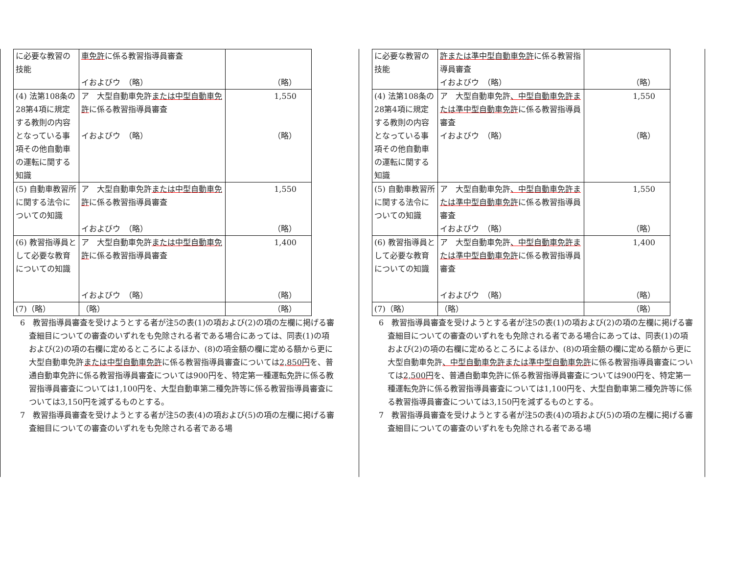| に必要な教習の技能 | 車免許 に係る教習指導員審査 イおよびウ （略） | （略） |
| (4) 法第108条の28第4項に規定する教則の内容となっている事項その他自動車の運転に関する知識 | ア 大型自動車免許 または中型自動車免許 に係る教習指導員審査 イおよびウ （略） | 1,550 （略） |
| (5) 自動車教習所に関する法令についての知識 | ア 大型自動車免許 または中型自動車免許 に係る教習指導員審査 イおよびウ （略） | 1,550 （略） |
| (6) 教習指導員として必要な教育についての知識 | ア 大型自動車免許 または中型自動車免許 に係る教習指導員審査 イおよびウ （略） | 1,400 （略） |
| (7)（略） | （略） | （略） |
6　教習指導員審査を受けようとする者が注5の表(1)の項および(2)の項の左欄に掲げる審査細目についての審査のいずれをも免除される者である場合にあっては、同表(1)の項および(2)の項の右欄に定めるところによるほか、(8)の項金額の欄に定める額から更に大型自動車免許または中型自動車免許に係る教習指導員審査については2,850円を、普通自動車免許に係る教習指導員審査については900円を、特定第一種運転免許に係る教習指導員審査については1,100円を、大型自動車第二種免許等に係る教習指導員審査については3,150円を減ずるものとする。
7　教習指導員審査を受けようとする者が注5の表(4)の項および(5)の項の左欄に掲げる審査細目についての審査のいずれをも免除される者である場
| に必要な教習の技能 | 許または準中型自動車免許 に係る教習指導員審査 イおよびウ （略） | （略） |
| (4) 法第108条の28第4項に規定する教則の内容となっている事項その他自動車の運転に関する知識 | ア 大型自動車免許 、中型自動車免許または準中型自動車免許 に係る教習指導員審査 イおよびウ （略） | 1,550 （略） |
| (5) 自動車教習所に関する法令についての知識 | ア 大型自動車免許 、中型自動車免許または準中型自動車免許 に係る教習指導員審査 イおよびウ （略） | 1,550 （略） |
| (6) 教習指導員として必要な教育についての知識 | ア 大型自動車免許 、中型自動車免許または準中型自動車免許 に係る教習指導員審査 イおよびウ （略） | 1,400 （略） |
| (7)（略） | （略） | （略） |
6　教習指導員審査を受けようとする者が注5の表(1)の項および(2)の項の左欄に掲げる審査細目についての審査のいずれをも免除される者である場合にあっては、同表(1)の項および(2)の項の右欄に定めるところによるほか、(8)の項金額の欄に定める額から更に大型自動車免許、中型自動車免許または準中型自動車免許に係る教習指導員審査については2,500円を、普通自動車免許に係る教習指導員審査については900円を、特定第一種運転免許に係る教習指導員審査については1,100円を、大型自動車第二種免許等に係る教習指導員審査については3,150円を減ずるものとする。
7　教習指導員審査を受けようとする者が注5の表(4)の項および(5)の項の左欄に掲げる審査細目についての審査のいずれをも免除される者である場